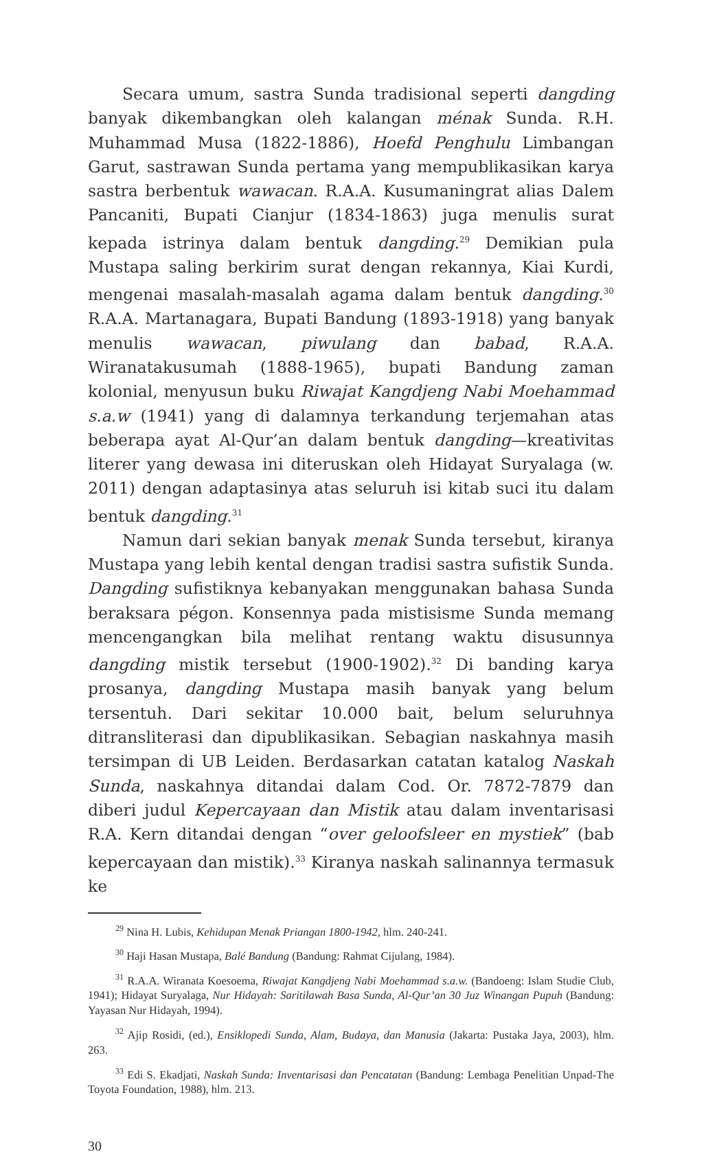Secara umum, sastra Sunda tradisional seperti dangding banyak dikembangkan oleh kalangan ménak Sunda. R.H. Muhammad Musa (1822-1886), Hoefd Penghulu Limbangan Garut, sastrawan Sunda pertama yang mempublikasikan karya sastra berbentuk wawacan. R.A.A. Kusumaningrat alias Dalem Pancaniti, Bupati Cianjur (1834-1863) juga menulis surat kepada istrinya dalam bentuk dangding.<sup>29</sup> Demikian pula Mustapa saling berkirim surat dengan rekannya, Kiai Kurdi, mengenai masalah-masalah agama dalam bentuk dangding.<sup>30</sup> R.A.A. Martanagara, Bupati Bandung (1893-1918) yang banyak menulis wawacan, piwulang dan babad, R.A.A. Wiranatakusumah (1888-1965), bupati Bandung zaman kolonial, menyusun buku Riwajat Kangdjeng Nabi Moehammad s.a.w (1941) yang di dalamnya terkandung terjemahan atas beberapa ayat Al-Qur’an dalam bentuk dangding—kreativitas literer yang dewasa ini diteruskan oleh Hidayat Suryalaga (w. 2011) dengan adaptasinya atas seluruh isi kitab suci itu dalam bentuk dangding.<sup>31</sup>
Namun dari sekian banyak menak Sunda tersebut, kiranya Mustapa yang lebih kental dengan tradisi sastra sufistik Sunda. Dangding sufistiknya kebanyakan menggunakan bahasa Sunda beraksara pégon. Konsennya pada mistisisme Sunda memang mencengangkan bila melihat rentang waktu disusunnya dangding mistik tersebut (1900-1902).<sup>32</sup> Di banding karya prosanya, dangding Mustapa masih banyak yang belum tersentuh. Dari sekitar 10.000 bait, belum seluruhnya ditransliterasi dan dipublikasikan. Sebagian naskahnya masih tersimpan di UB Leiden. Berdasarkan catatan katalog Naskah Sunda, naskahnya ditandai dalam Cod. Or. 7872-7879 dan diberi judul Kepercayaan dan Mistik atau dalam inventarisasi R.A. Kern ditandai dengan “over geloofsleer en mystiek” (bab kepercayaan dan mistik).<sup>33</sup> Kiranya naskah salinannya termasuk ke
<sup>29</sup> Nina H. Lubis, Kehidupan Menak Priangan 1800-1942, hlm. 240-241.
<sup>30</sup> Haji Hasan Mustapa, Balé Bandung (Bandung: Rahmat Cijulang, 1984).
<sup>31</sup> R.A.A. Wiranata Koesoema, Riwajat Kangdjeng Nabi Moehammad s.a.w. (Bandoeng: Islam Studie Club, 1941); Hidayat Suryalaga, Nur Hidayah: Saritilawah Basa Sunda, Al-Qur’an 30 Juz Winangan Pupuh (Bandung: Yayasan Nur Hidayah, 1994).
<sup>32</sup> Ajip Rosidi, (ed.), Ensiklopedi Sunda, Alam, Budaya, dan Manusia (Jakarta: Pustaka Jaya, 2003), hlm. 263.
<sup>33</sup> Edi S. Ekadjati, Naskah Sunda: Inventarisasi dan Pencatatan (Bandung: Lembaga Penelitian Unpad-The Toyota Foundation, 1988), hlm. 213.
30